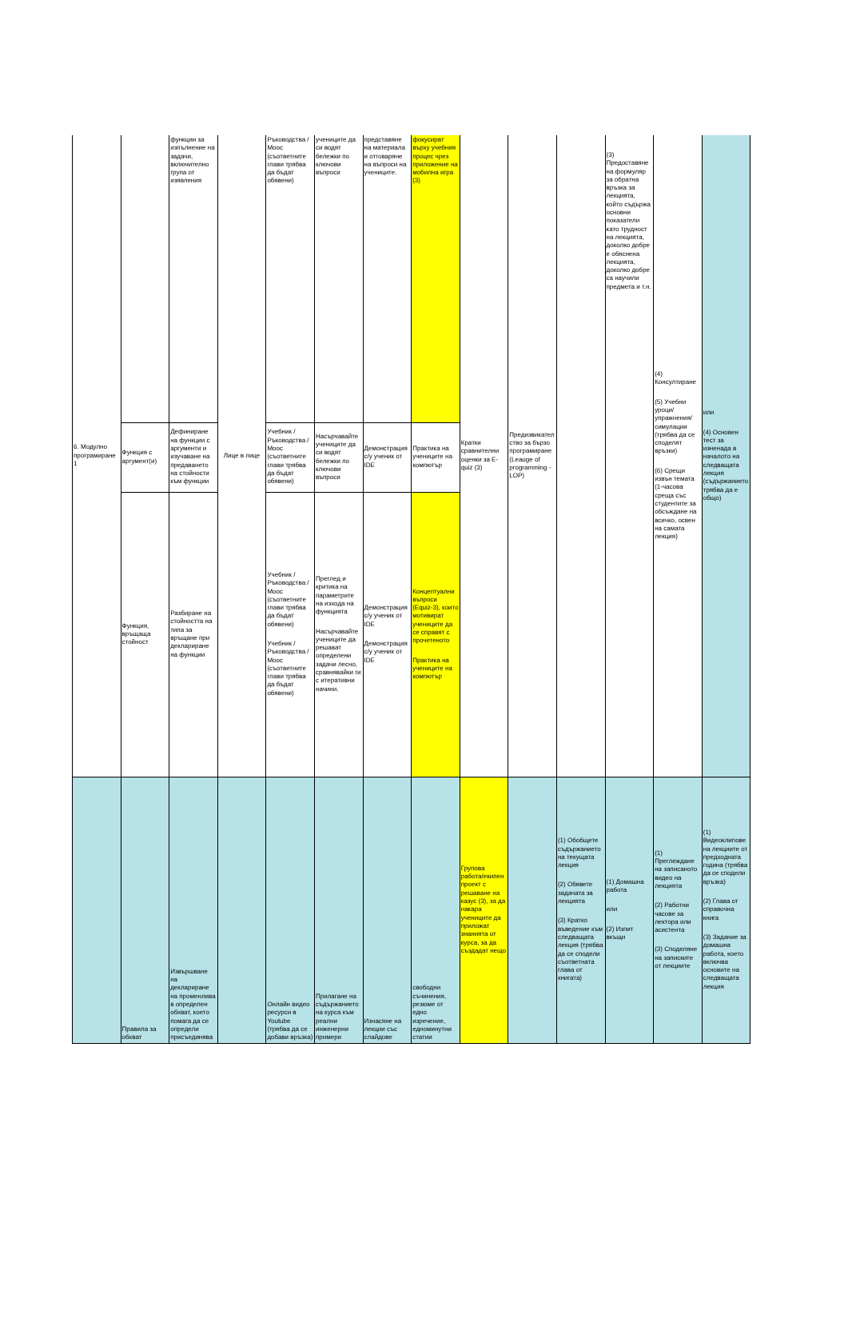| 6. Модулно програмиране 1 | | функции за изпълнение на задачи, включително група от изявления | Лице в лице | Ръководства / Mooc (съответните глави трябва да бъдат обявени) | учениците да си водят бележки по ключови въпроси | представяне на материала и отговаряне на въпроси на учениците. | фокусират върху учебния процес чрез приложение на мобилна игра (3) | Кратки сравнителни оценки за E-quiz (3) | Предизвикателство за бързо програмиране (Leauge of programming - LOP) | | (3) Предоставяне на формуляр за обратна връзка за лекцията, който съдържа основни показатели като трудност на лекцията, доколко добре е обяснена лекцията, доколко добре са научили предмета и т.н. | (4) Консултиране (5) Учебни уроци/упражнения/симулации (трябва да се споделят връзки) (6) Срещи извън темата (1-часова среща със студентите за обсъждане на всичко, освен на самата лекция) | или (4) Основен тест за изненада в началото на следващата лекция (съдържанието трябва да е общо) |
| | Функция с аргумент(и) | Дефиниране на функции с аргументи и изучаване на предаването на стойности към функции | | Учебник / Ръководства / Mooc (съответните глави трябва да бъдат обявени) | Насърчавайте учениците да си водят бележки по ключови въпроси | Демонстрация с/у ученик от IDE | Практика на учениците на компютър | | | | | | |
| | Функция, връщаща стойност | Разбиране на стойността на типа за връщане при деклариране на функции | | Учебник / Ръководства / Mooc (съответните глави трябва да бъдат обявени) Учебник / Ръководства / Mooc (съответните глави трябва да бъдат обявени) | Преглед и критика на параметрите на изхода на функцията Насърчавайте учениците да решават определени задачи лесно, сравнявайки ги с итеративни начини. | Демонстрация с/у ученик от IDE Демонстрация с/у ученик от IDE | Концептуални въпроси (Equiz-3), които мотивират учениците да се справят с прочетеното Практика на учениците на компютър | | | | | | |
| | Правила за обхват | Извършване на деклариране на променлива в определен обхват, което помага да се определи присъединява | | Онлайн видео ресурси в Youtube (трябва да се добави връзка) | Прилагане на съдържанието на курса към реални инженерни примери | Изнасяне на лекции със слайдове | свободни съчинения, резюме от едно изречение, едноминутни статии | Групова работа/екипен проект с решаване на казус (3), за да накара учениците да приложат знанията от курса, за да създадат нещо | | (1) Обобщете съдържанието на текущата лекция (2) Обявете задачата за лекцията (3) Кратко въведение към следващата лекция (трябва да се сподели съответната глава от книгата) | (1) Домашна работа или (2) Изпит вкъщи | (1) Преглеждане на записаното видео на лекцията (2) Работни часове за лектора или асистента (3) Споделяне на записките от лекциите | (1) Видеоклипове на лекциите от предходната година (трябва да се сподели връзка) (2) Глава от справочна книга (3) Задание за домашна работа, което включва основите на следващата лекция |